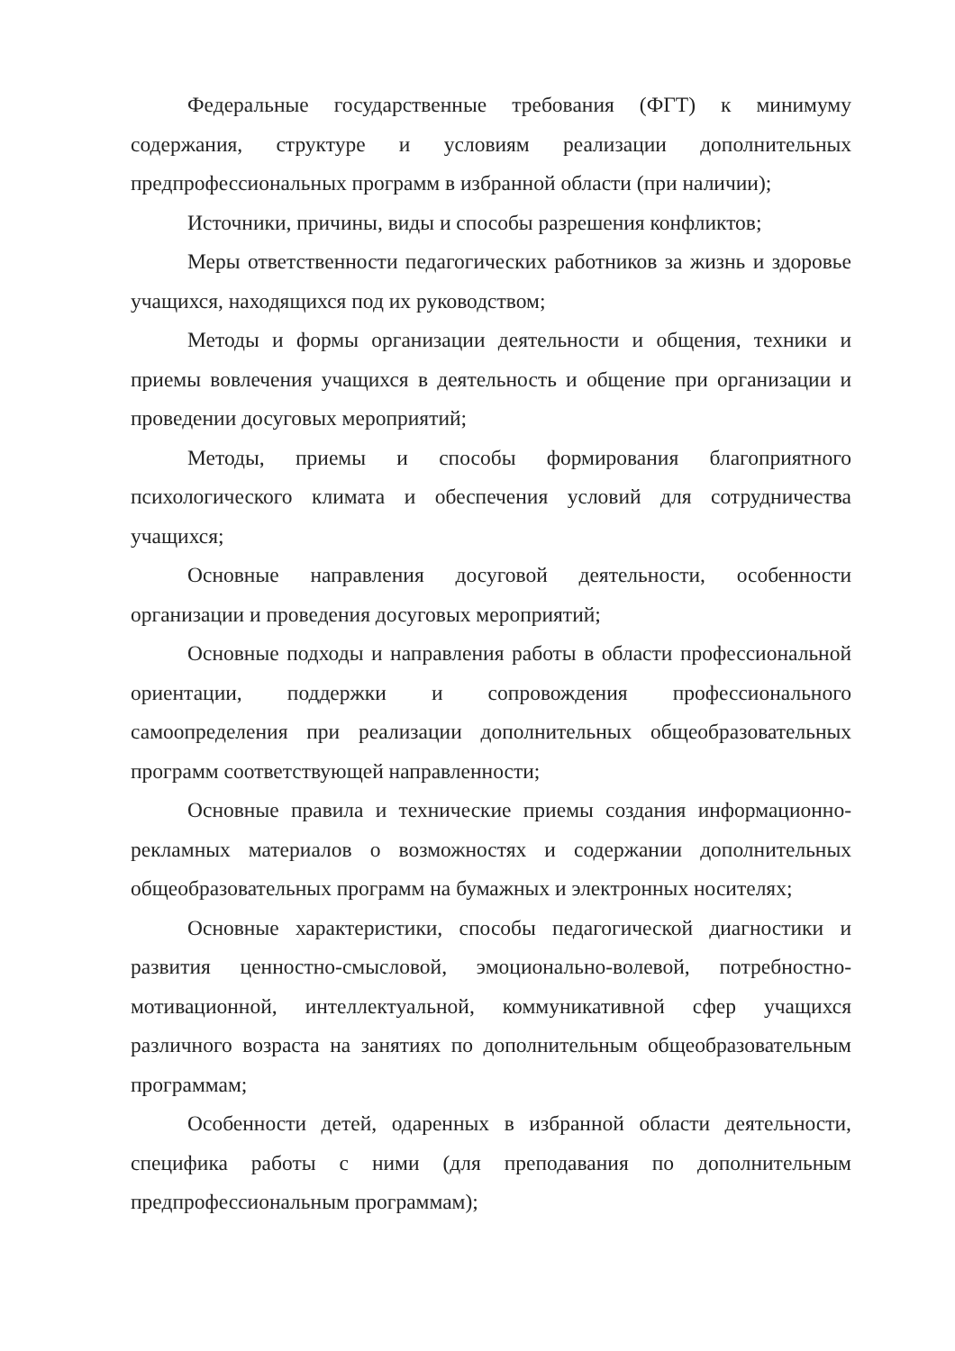Федеральные государственные требования (ФГТ) к минимуму содержания, структуре и условиям реализации дополнительных предпрофессиональных программ в избранной области (при наличии);
Источники, причины, виды и способы разрешения конфликтов;
Меры ответственности педагогических работников за жизнь и здоровье учащихся, находящихся под их руководством;
Методы и формы организации деятельности и общения, техники и приемы вовлечения учащихся в деятельность и общение при организации и проведении досуговых мероприятий;
Методы, приемы и способы формирования благоприятного психологического климата и обеспечения условий для сотрудничества учащихся;
Основные направления досуговой деятельности, особенности организации и проведения досуговых мероприятий;
Основные подходы и направления работы в области профессиональной ориентации, поддержки и сопровождения профессионального самоопределения при реализации дополнительных общеобразовательных программ соответствующей направленности;
Основные правила и технические приемы создания информационно-рекламных материалов о возможностях и содержании дополнительных общеобразовательных программ на бумажных и электронных носителях;
Основные характеристики, способы педагогической диагностики и развития ценностно-смысловой, эмоционально-волевой, потребностно-мотивационной, интеллектуальной, коммуникативной сфер учащихся различного возраста на занятиях по дополнительным общеобразовательным программам;
Особенности детей, одаренных в избранной области деятельности, специфика работы с ними (для преподавания по дополнительным предпрофессиональным программам);